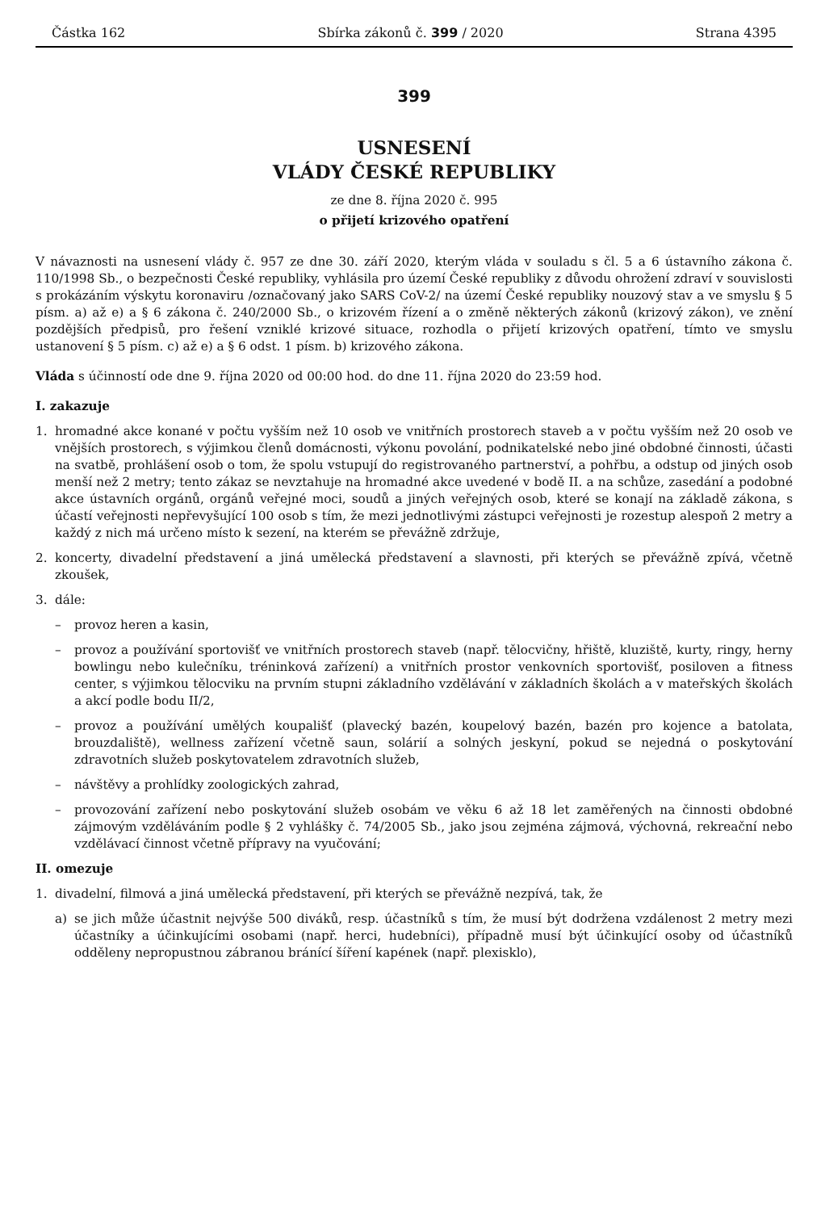Částka 162 Sbírka zákonů č. 399 / 2020 Strana 4395
399
USNESENÍ
VLÁDY ČESKÉ REPUBLIKY
ze dne 8. října 2020 č. 995
o přijetí krizového opatření
V návaznosti na usnesení vlády č. 957 ze dne 30. září 2020, kterým vláda v souladu s čl. 5 a 6 ústavního zákona č. 110/1998 Sb., o bezpečnosti České republiky, vyhlásila pro území České republiky z důvodu ohrožení zdraví v souvislosti s prokázáním výskytu koronaviru /označovaný jako SARS CoV-2/ na území České republiky nouzový stav a ve smyslu § 5 písm. a) až e) a § 6 zákona č. 240/2000 Sb., o krizovém řízení a o změně některých zákonů (krizový zákon), ve znění pozdějších předpisů, pro řešení vzniklé krizové situace, rozhodla o přijetí krizových opatření, tímto ve smyslu ustanovení § 5 písm. c) až e) a § 6 odst. 1 písm. b) krizového zákona.
Vláda s účinností ode dne 9. října 2020 od 00:00 hod. do dne 11. října 2020 do 23:59 hod.
I. zakazuje
1. hromadné akce konané v počtu vyšším než 10 osob ve vnitřních prostorech staveb a v počtu vyšším než 20 osob ve vnějších prostorech, s výjimkou členů domácnosti, výkonu povolání, podnikatelské nebo jiné obdobné činnosti, účasti na svatbě, prohlášení osob o tom, že spolu vstupují do registrovaného partnerství, a pohřbu, a odstup od jiných osob menší než 2 metry; tento zákaz se nevztahuje na hromadné akce uvedené v bodě II. a na schůze, zasedání a podobné akce ústavních orgánů, orgánů veřejné moci, soudů a jiných veřejných osob, které se konají na základě zákona, s účastí veřejnosti nepřevyšující 100 osob s tím, že mezi jednotlivými zástupci veřejnosti je rozestup alespoň 2 metry a každý z nich má určeno místo k sezení, na kterém se převážně zdržuje,
2. koncerty, divadelní představení a jiná umělecká představení a slavnosti, při kterých se převážně zpívá, včetně zkoušek,
3. dále:
– provoz heren a kasin,
– provoz a používání sportovišť ve vnitřních prostorech staveb (např. tělocvičny, hřiště, kluziště, kurty, ringy, herny bowlingu nebo kulečníku, tréninková zařízení) a vnitřních prostor venkovních sportovišť, posiloven a fitness center, s výjimkou tělocviku na prvním stupni základního vzdělávání v základních školách a v mateřských školách a akcí podle bodu II/2,
– provoz a používání umělých koupališť (plavecký bazén, koupelový bazén, bazén pro kojence a batolata, brouzdaliště), wellness zařízení včetně saun, solárií a solných jeskyní, pokud se nejedná o poskytování zdravotních služeb poskytovatelem zdravotních služeb,
– návštěvy a prohlídky zoologických zahrad,
– provozování zařízení nebo poskytování služeb osobám ve věku 6 až 18 let zaměřených na činnosti obdobné zájmovým vzděláváním podle § 2 vyhlášky č. 74/2005 Sb., jako jsou zejména zájmová, výchovná, rekreační nebo vzdělávací činnost včetně přípravy na vyučování;
II. omezuje
1. divadelní, filmová a jiná umělecká představení, při kterých se převážně nezpívá, tak, že
a) se jich může účastnit nejvýše 500 diváků, resp. účastníků s tím, že musí být dodržena vzdálenost 2 metry mezi účastníky a účinkujícími osobami (např. herci, hudebníci), případně musí být účinkující osoby od účastníků odděleny nepropustnou zábranou bránící šíření kapének (např. plexisklo),